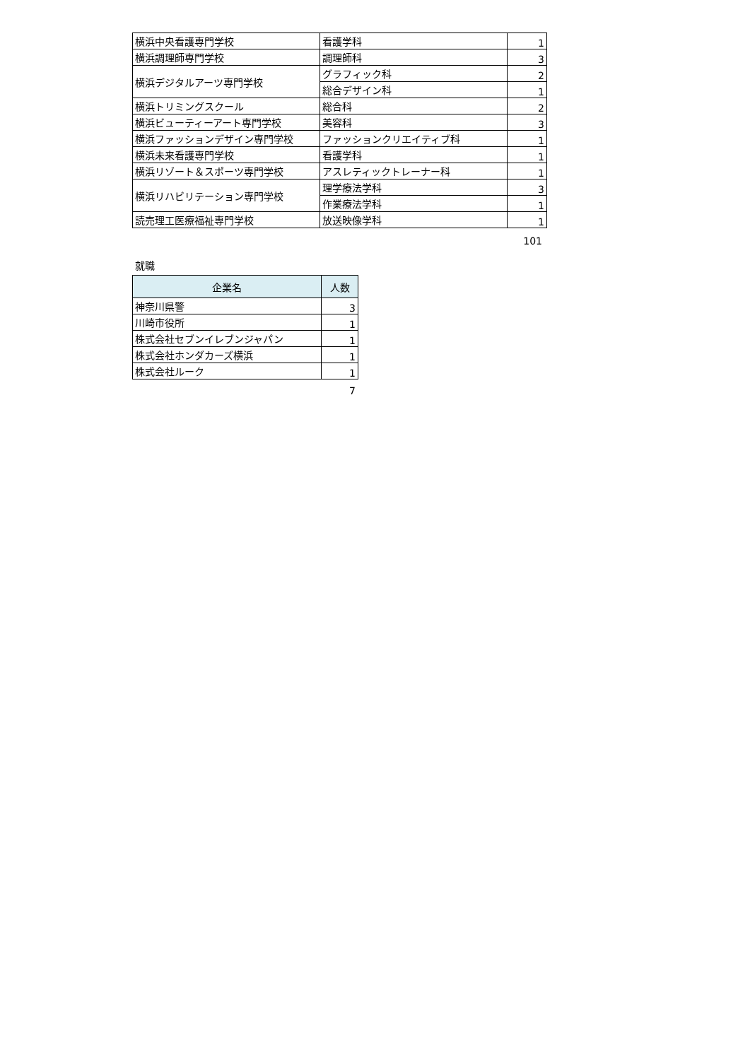| 横浜中央看護専門学校 | 看護学科 | 1 |
| 横浜調理師専門学校 | 調理師科 | 3 |
| 横浜デジタルアーツ専門学校 | グラフィック科 | 2 |
| | 総合デザイン科 | 1 |
| 横浜トリミングスクール | 総合科 | 2 |
| 横浜ビューティーアート専門学校 | 美容科 | 3 |
| 横浜ファッションデザイン専門学校 | ファッションクリエイティブ科 | 1 |
| 横浜未来看護専門学校 | 看護学科 | 1 |
| 横浜リゾート＆スポーツ専門学校 | アスレティックトレーナー科 | 1 |
| 横浜リハビリテーション専門学校 | 理学療法学科 | 3 |
| | 作業療法学科 | 1 |
| 読売理工医療福祉専門学校 | 放送映像学科 | 1 |
101
就職
| 企業名 | 人数 |
| --- | --- |
| 神奈川県警 | 3 |
| 川崎市役所 | 1 |
| 株式会社セブンイレブンジャパン | 1 |
| 株式会社ホンダカーズ横浜 | 1 |
| 株式会社ルーク | 1 |
7